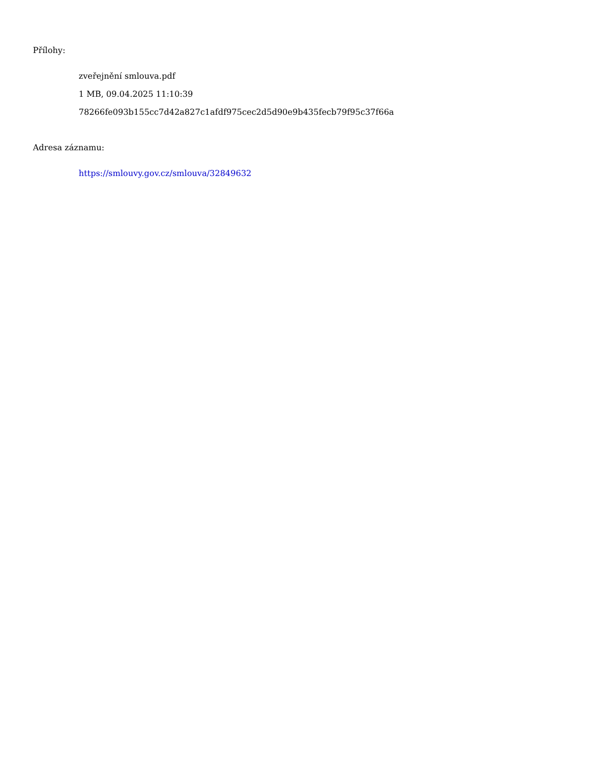Přílohy:
zveřejnění smlouva.pdf
1 MB, 09.04.2025 11:10:39
78266fe093b155cc7d42a827c1afdf975cec2d5d90e9b435fecb79f95c37f66a
Adresa záznamu:
https://smlouvy.gov.cz/smlouva/32849632